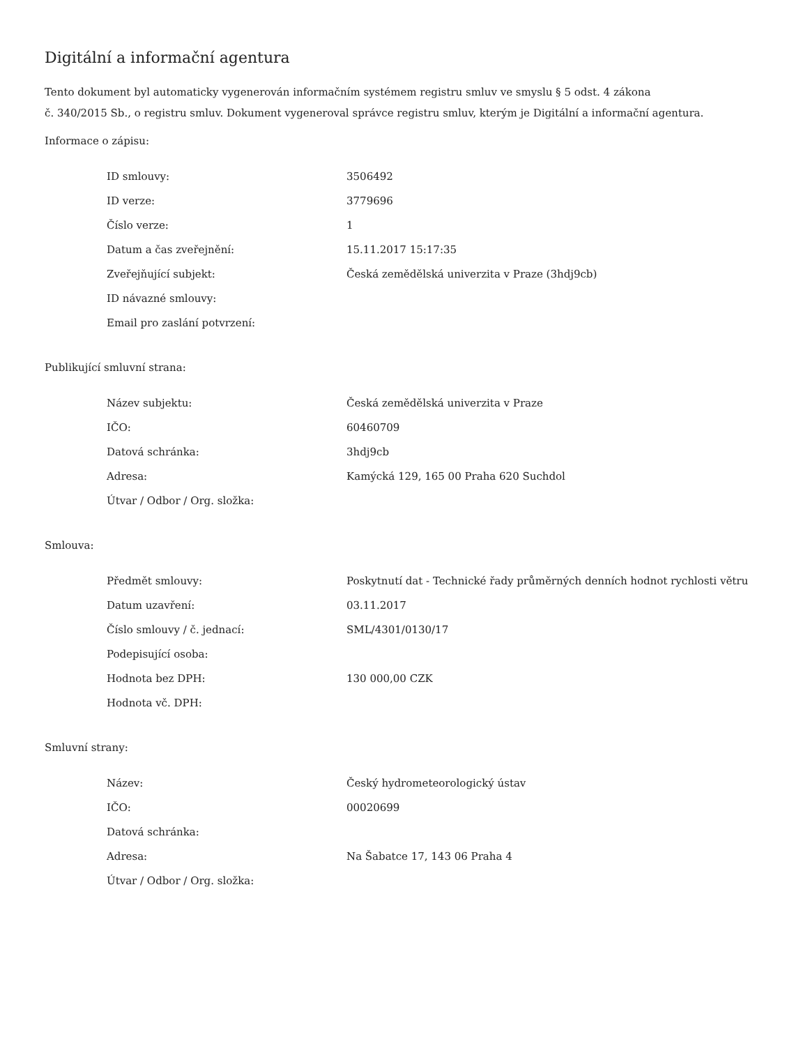Digitální a informační agentura
Tento dokument byl automaticky vygenerován informačním systémem registru smluv ve smyslu § 5 odst. 4 zákona
č. 340/2015 Sb., o registru smluv. Dokument vygeneroval správce registru smluv, kterým je Digitální a informační agentura.
Informace o zápisu:
| ID smlouvy: | 3506492 |
| ID verze: | 3779696 |
| Číslo verze: | 1 |
| Datum a čas zveřejnění: | 15.11.2017 15:17:35 |
| Zveřejňující subjekt: | Česká zemědělská univerzita v Praze (3hdj9cb) |
| ID návazné smlouvy: | |
| Email pro zaslání potvrzení: | |
Publikující smluvní strana:
| Název subjektu: | Česká zemědělská univerzita v Praze |
| IČO: | 60460709 |
| Datová schránka: | 3hdj9cb |
| Adresa: | Kamýcká 129, 165 00 Praha 620 Suchdol |
| Útvar / Odbor / Org. složka: | |
Smlouva:
| Předmět smlouvy: | Poskytnutí dat - Technické řady průměrných denních hodnot rychlosti větru |
| Datum uzavření: | 03.11.2017 |
| Číslo smlouvy / č. jednací: | SML/4301/0130/17 |
| Podepisující osoba: | |
| Hodnota bez DPH: | 130 000,00 CZK |
| Hodnota vč. DPH: | |
Smluvní strany:
| Název: | Český hydrometeorologický ústav |
| IČO: | 00020699 |
| Datová schránka: | |
| Adresa: | Na Šabatce 17, 143 06 Praha 4 |
| Útvar / Odbor / Org. složka: | |